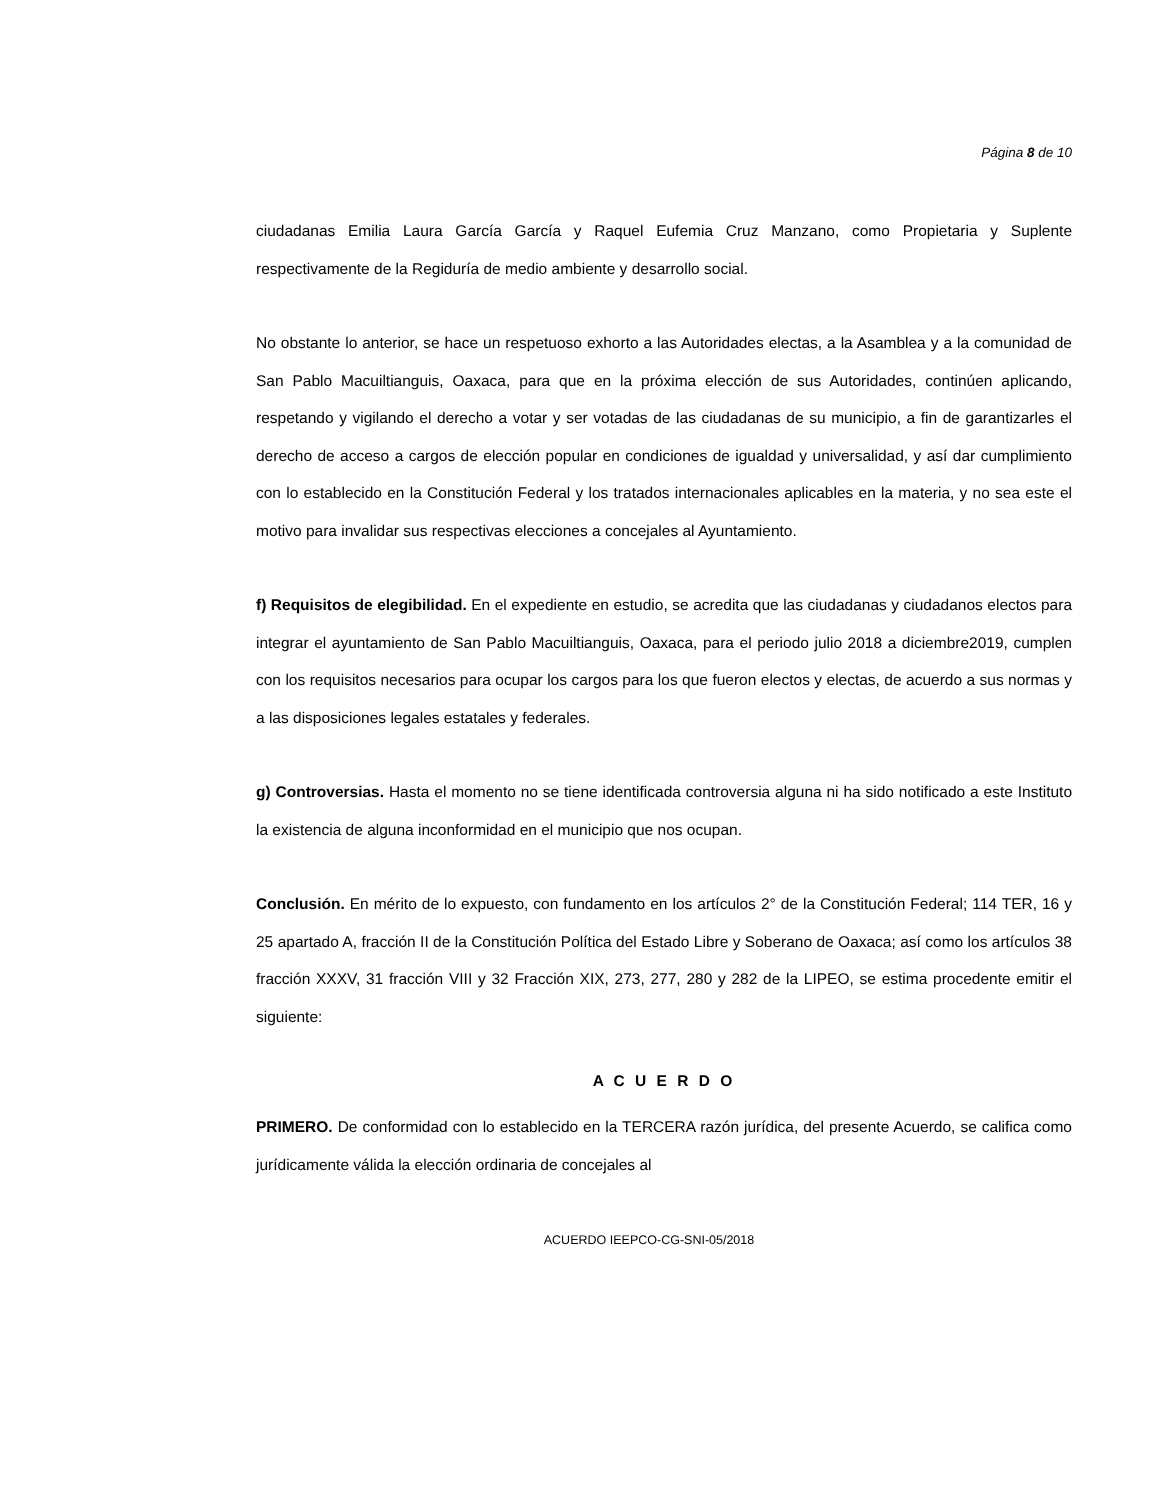Página 8 de 10
ciudadanas Emilia Laura García García y Raquel Eufemia Cruz Manzano, como Propietaria y Suplente respectivamente de la Regiduría de medio ambiente y desarrollo social.
No obstante lo anterior, se hace un respetuoso exhorto a las Autoridades electas, a la Asamblea y a la comunidad de San Pablo Macuiltianguis, Oaxaca, para que en la próxima elección de sus Autoridades, continúen aplicando, respetando y vigilando el derecho a votar y ser votadas de las ciudadanas de su municipio, a fin de garantizarles el derecho de acceso a cargos de elección popular en condiciones de igualdad y universalidad, y así dar cumplimiento con lo establecido en la Constitución Federal y los tratados internacionales aplicables en la materia, y no sea este el motivo para invalidar sus respectivas elecciones a concejales al Ayuntamiento.
f) Requisitos de elegibilidad. En el expediente en estudio, se acredita que las ciudadanas y ciudadanos electos para integrar el ayuntamiento de San Pablo Macuiltianguis, Oaxaca, para el periodo julio 2018 a diciembre2019, cumplen con los requisitos necesarios para ocupar los cargos para los que fueron electos y electas, de acuerdo a sus normas y a las disposiciones legales estatales y federales.
g) Controversias. Hasta el momento no se tiene identificada controversia alguna ni ha sido notificado a este Instituto la existencia de alguna inconformidad en el municipio que nos ocupan.
Conclusión. En mérito de lo expuesto, con fundamento en los artículos 2° de la Constitución Federal; 114 TER, 16 y 25 apartado A, fracción II de la Constitución Política del Estado Libre y Soberano de Oaxaca; así como los artículos 38 fracción XXXV, 31 fracción VIII y 32 Fracción XIX, 273, 277, 280 y 282 de la LIPEO, se estima procedente emitir el siguiente:
A C U E R D O
PRIMERO. De conformidad con lo establecido en la TERCERA razón jurídica, del presente Acuerdo, se califica como jurídicamente válida la elección ordinaria de concejales al
ACUERDO IEEPCO-CG-SNI-05/2018